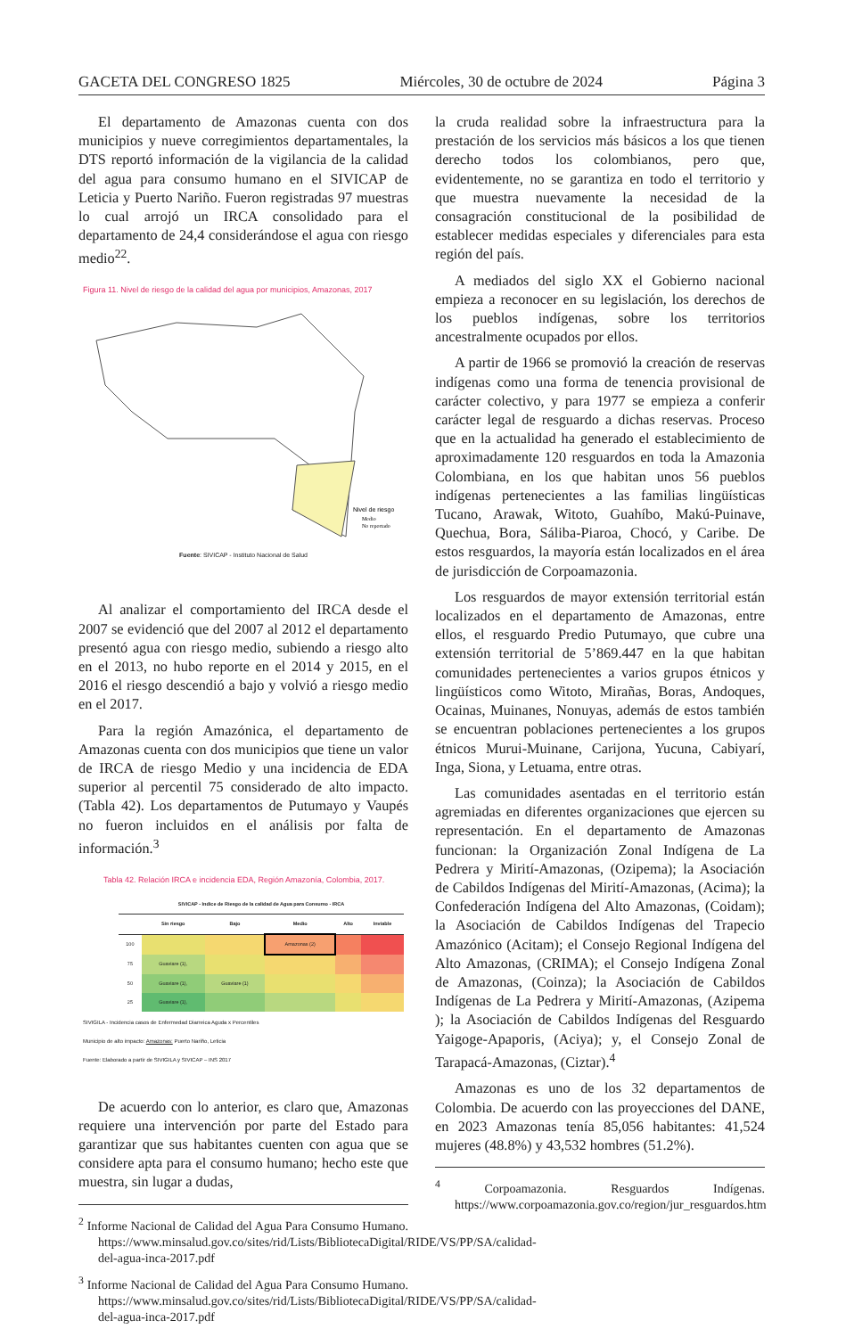GACETA DEL CONGRESO 1825 Miércoles, 30 de octubre de 2024 Página 3
El departamento de Amazonas cuenta con dos municipios y nueve corregimientos departamentales, la DTS reportó información de la vigilancia de la calidad del agua para consumo humano en el SIVICAP de Leticia y Puerto Nariño. Fueron registradas 97 muestras lo cual arrojó un IRCA consolidado para el departamento de 24,4 considerándose el agua con riesgo medio<sup>22</sup>.
Figura 11. Nivel de riesgo de la calidad del agua por municipios, Amazonas, 2017
Nivel de riesgo
Medio
No reportado
Fuente: SIVICAP - Instituto Nacional de Salud
Al analizar el comportamiento del IRCA desde el 2007 se evidenció que del 2007 al 2012 el departamento presentó agua con riesgo medio, subiendo a riesgo alto en el 2013, no hubo reporte en el 2014 y 2015, en el 2016 el riesgo descendió a bajo y volvió a riesgo medio en el 2017.
Para la región Amazónica, el departamento de Amazonas cuenta con dos municipios que tiene un valor de IRCA de riesgo Medio y una incidencia de EDA superior al percentil 75 considerado de alto impacto. (Tabla 42). Los departamentos de Putumayo y Vaupés no fueron incluidos en el análisis por falta de información.<sup>3</sup>
Tabla 42. Relación IRCA e incidencia EDA, Región Amazonía, Colombia, 2017.
| SIVICAP - Indice de Riesgo de la calidad de Agua para Consumo - IRCA | | | | | |
| --- | --- | --- | --- | --- | --- |
| | Sin riesgo | Bajo | Medio | Alto | Inviable |
| 100 | | | Amazonas (2) | | |
| 75 | Guaviare (1), | | | | |
| 50 | Guaviare (1), | Guaviare (1) | | | |
| 25 | Guaviare (1), | | | | |
SIVIGILA - Incidencia casos de Enfermedad Diarreica Aguda x Percentiles
Municipio de alto impacto: Amazonas: Puerto Nariño, Leticia
Fuente: Elaborado a partir de SIVIGILA y SIVICAP – INS 2017
De acuerdo con lo anterior, es claro que, Amazonas requiere una intervención por parte del Estado para garantizar que sus habitantes cuenten con agua que se considere apta para el consumo humano; hecho este que muestra, sin lugar a dudas,
<sup>2</sup> Informe Nacional de Calidad del Agua Para Consumo Humano. https://www.minsalud.gov.co/sites/rid/Lists/BibliotecaDigital/RIDE/VS/PP/SA/calidad-del-agua-inca-2017.pdf
<sup>3</sup> Informe Nacional de Calidad del Agua Para Consumo Humano. https://www.minsalud.gov.co/sites/rid/Lists/BibliotecaDigital/RIDE/VS/PP/SA/calidad-del-agua-inca-2017.pdf
la cruda realidad sobre la infraestructura para la prestación de los servicios más básicos a los que tienen derecho todos los colombianos, pero que, evidentemente, no se garantiza en todo el territorio y que muestra nuevamente la necesidad de la consagración constitucional de la posibilidad de establecer medidas especiales y diferenciales para esta región del país.
A mediados del siglo XX el Gobierno nacional empieza a reconocer en su legislación, los derechos de los pueblos indígenas, sobre los territorios ancestralmente ocupados por ellos.
A partir de 1966 se promovió la creación de reservas indígenas como una forma de tenencia provisional de carácter colectivo, y para 1977 se empieza a conferir carácter legal de resguardo a dichas reservas. Proceso que en la actualidad ha generado el establecimiento de aproximadamente 120 resguardos en toda la Amazonia Colombiana, en los que habitan unos 56 pueblos indígenas pertenecientes a las familias lingüísticas Tucano, Arawak, Witoto, Guahíbo, Makú-Puinave, Quechua, Bora, Sáliba-Piaroa, Chocó, y Caribe. De estos resguardos, la mayoría están localizados en el área de jurisdicción de Corpoamazonia.
Los resguardos de mayor extensión territorial están localizados en el departamento de Amazonas, entre ellos, el resguardo Predio Putumayo, que cubre una extensión territorial de 5’869.447 en la que habitan comunidades pertenecientes a varios grupos étnicos y lingüísticos como Witoto, Mirañas, Boras, Andoques, Ocainas, Muinanes, Nonuyas, además de estos también se encuentran poblaciones pertenecientes a los grupos étnicos Murui-Muinane, Carijona, Yucuna, Cabiyarí, Inga, Siona, y Letuama, entre otras.
Las comunidades asentadas en el territorio están agremiadas en diferentes organizaciones que ejercen su representación. En el departamento de Amazonas funcionan: la Organización Zonal Indígena de La Pedrera y Mirití-Amazonas, (Ozipema); la Asociación de Cabildos Indígenas del Mirití-Amazonas, (Acima); la Confederación Indígena del Alto Amazonas, (Coidam); la Asociación de Cabildos Indígenas del Trapecio Amazónico (Acitam); el Consejo Regional Indígena del Alto Amazonas, (CRIMA); el Consejo Indígena Zonal de Amazonas, (Coinza); la Asociación de Cabildos Indígenas de La Pedrera y Mirití-Amazonas, (Azipema ); la Asociación de Cabildos Indígenas del Resguardo Yaigoge-Apaporis, (Aciya); y, el Consejo Zonal de Tarapacá-Amazonas, (Ciztar).<sup>4</sup>
Amazonas es uno de los 32 departamentos de Colombia. De acuerdo con las proyecciones del DANE, en 2023 Amazonas tenía 85,056 habitantes: 41,524 mujeres (48.8%) y 43,532 hombres (51.2%).
<sup>4</sup> Corpoamazonia. Resguardos Indígenas. https://www.corpoamazonia.gov.co/region/jur_resguardos.htm